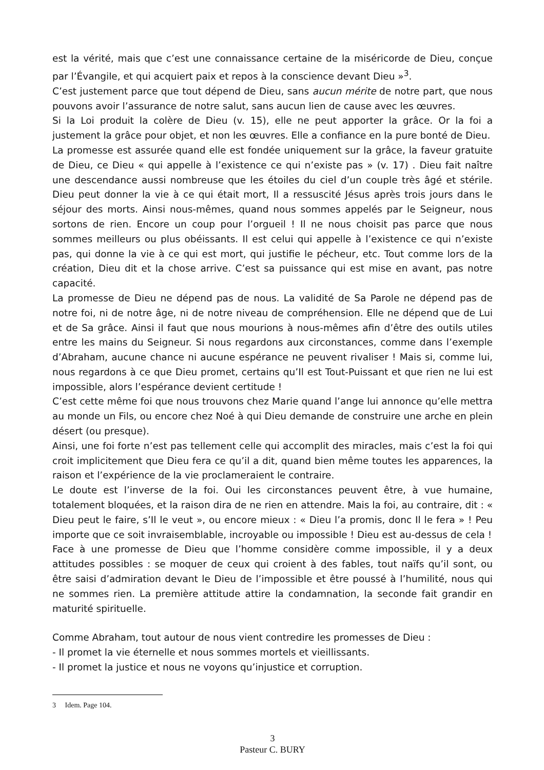est la vérité, mais que c’est une connaissance certaine de la miséricorde de Dieu, conçue par l’Évangile, et qui acquiert paix et repos à la conscience devant Dieu »<sup>3</sup>.
C’est justement parce que tout dépend de Dieu, sans aucun mérite de notre part, que nous pouvons avoir l’assurance de notre salut, sans aucun lien de cause avec les œuvres.
Si la Loi produit la colère de Dieu (v. 15), elle ne peut apporter la grâce. Or la foi a justement la grâce pour objet, et non les œuvres. Elle a confiance en la pure bonté de Dieu.
La promesse est assurée quand elle est fondée uniquement sur la grâce, la faveur gratuite de Dieu, ce Dieu « qui appelle à l’existence ce qui n’existe pas » (v. 17) . Dieu fait naître une descendance aussi nombreuse que les étoiles du ciel d’un couple très âgé et stérile. Dieu peut donner la vie à ce qui était mort, Il a ressuscité Jésus après trois jours dans le séjour des morts. Ainsi nous-mêmes, quand nous sommes appelés par le Seigneur, nous sortons de rien. Encore un coup pour l’orgueil ! Il ne nous choisit pas parce que nous sommes meilleurs ou plus obéissants. Il est celui qui appelle à l’existence ce qui n’existe pas, qui donne la vie à ce qui est mort, qui justifie le pécheur, etc. Tout comme lors de la création, Dieu dit et la chose arrive. C’est sa puissance qui est mise en avant, pas notre capacité.
La promesse de Dieu ne dépend pas de nous. La validité de Sa Parole ne dépend pas de notre foi, ni de notre âge, ni de notre niveau de compréhension. Elle ne dépend que de Lui et de Sa grâce. Ainsi il faut que nous mourions à nous-mêmes afin d’être des outils utiles entre les mains du Seigneur. Si nous regardons aux circonstances, comme dans l’exemple d’Abraham, aucune chance ni aucune espérance ne peuvent rivaliser ! Mais si, comme lui, nous regardons à ce que Dieu promet, certains qu’Il est Tout-Puissant et que rien ne lui est impossible, alors l’espérance devient certitude !
C’est cette même foi que nous trouvons chez Marie quand l’ange lui annonce qu’elle mettra au monde un Fils, ou encore chez Noé à qui Dieu demande de construire une arche en plein désert (ou presque).
Ainsi, une foi forte n’est pas tellement celle qui accomplit des miracles, mais c’est la foi qui croit implicitement que Dieu fera ce qu’il a dit, quand bien même toutes les apparences, la raison et l’expérience de la vie proclameraient le contraire.
Le doute est l’inverse de la foi. Oui les circonstances peuvent être, à vue humaine, totalement bloquées, et la raison dira de ne rien en attendre. Mais la foi, au contraire, dit : « Dieu peut le faire, s’Il le veut », ou encore mieux : « Dieu l’a promis, donc Il le fera » ! Peu importe que ce soit invraisemblable, incroyable ou impossible ! Dieu est au-dessus de cela !
Face à une promesse de Dieu que l’homme considère comme impossible, il y a deux attitudes possibles : se moquer de ceux qui croient à des fables, tout naïfs qu’il sont, ou être saisi d’admiration devant le Dieu de l’impossible et être poussé à l’humilité, nous qui ne sommes rien. La première attitude attire la condamnation, la seconde fait grandir en maturité spirituelle.
Comme Abraham, tout autour de nous vient contredire les promesses de Dieu :
- Il promet la vie éternelle et nous sommes mortels et vieillissants.
- Il promet la justice et nous ne voyons qu’injustice et corruption.
3 Idem. Page 104.
3
Pasteur C. BURY